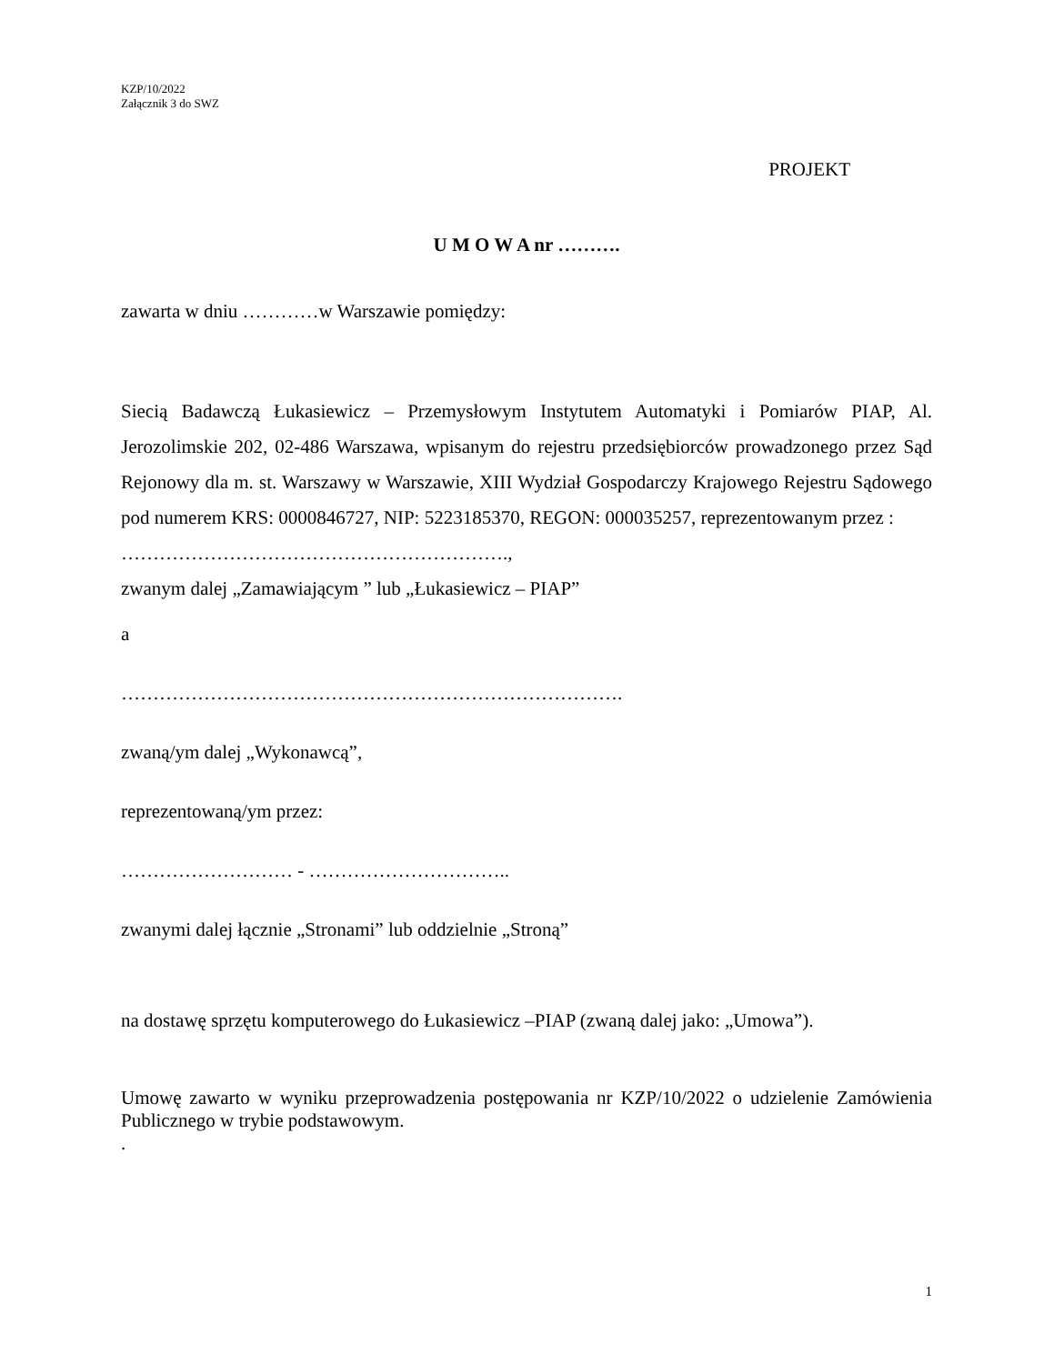KZP/10/2022
Załącznik 3 do SWZ
PROJEKT
U M O W A nr ……….
zawarta w dniu …………w Warszawie pomiędzy:
Siecią Badawczą Łukasiewicz – Przemysłowym Instytutem Automatyki i Pomiarów PIAP, Al. Jerozolimskie 202, 02-486 Warszawa, wpisanym do rejestru przedsiębiorców prowadzonego przez Sąd Rejonowy dla m. st. Warszawy w Warszawie, XIII Wydział Gospodarczy Krajowego Rejestru Sądowego pod numerem KRS: 0000846727, NIP: 5223185370, REGON: 000035257, reprezentowanym przez :
…………………………………………………….,
zwanym dalej „Zamawiającym ” lub „Łukasiewicz – PIAP”
a
…………………………………………………………………….
zwaną/ym dalej „Wykonawcą”,
reprezentowaną/ym przez:
……………………… - …………………………..
zwanymi dalej łącznie „Stronami” lub oddzielnie „Stroną”
na dostawę sprzętu komputerowego do Łukasiewicz –PIAP (zwaną dalej jako: „Umowa”).
Umowę zawarto w wyniku przeprowadzenia postępowania nr KZP/10/2022 o udzielenie Zamówienia Publicznego w trybie podstawowym.
.
1